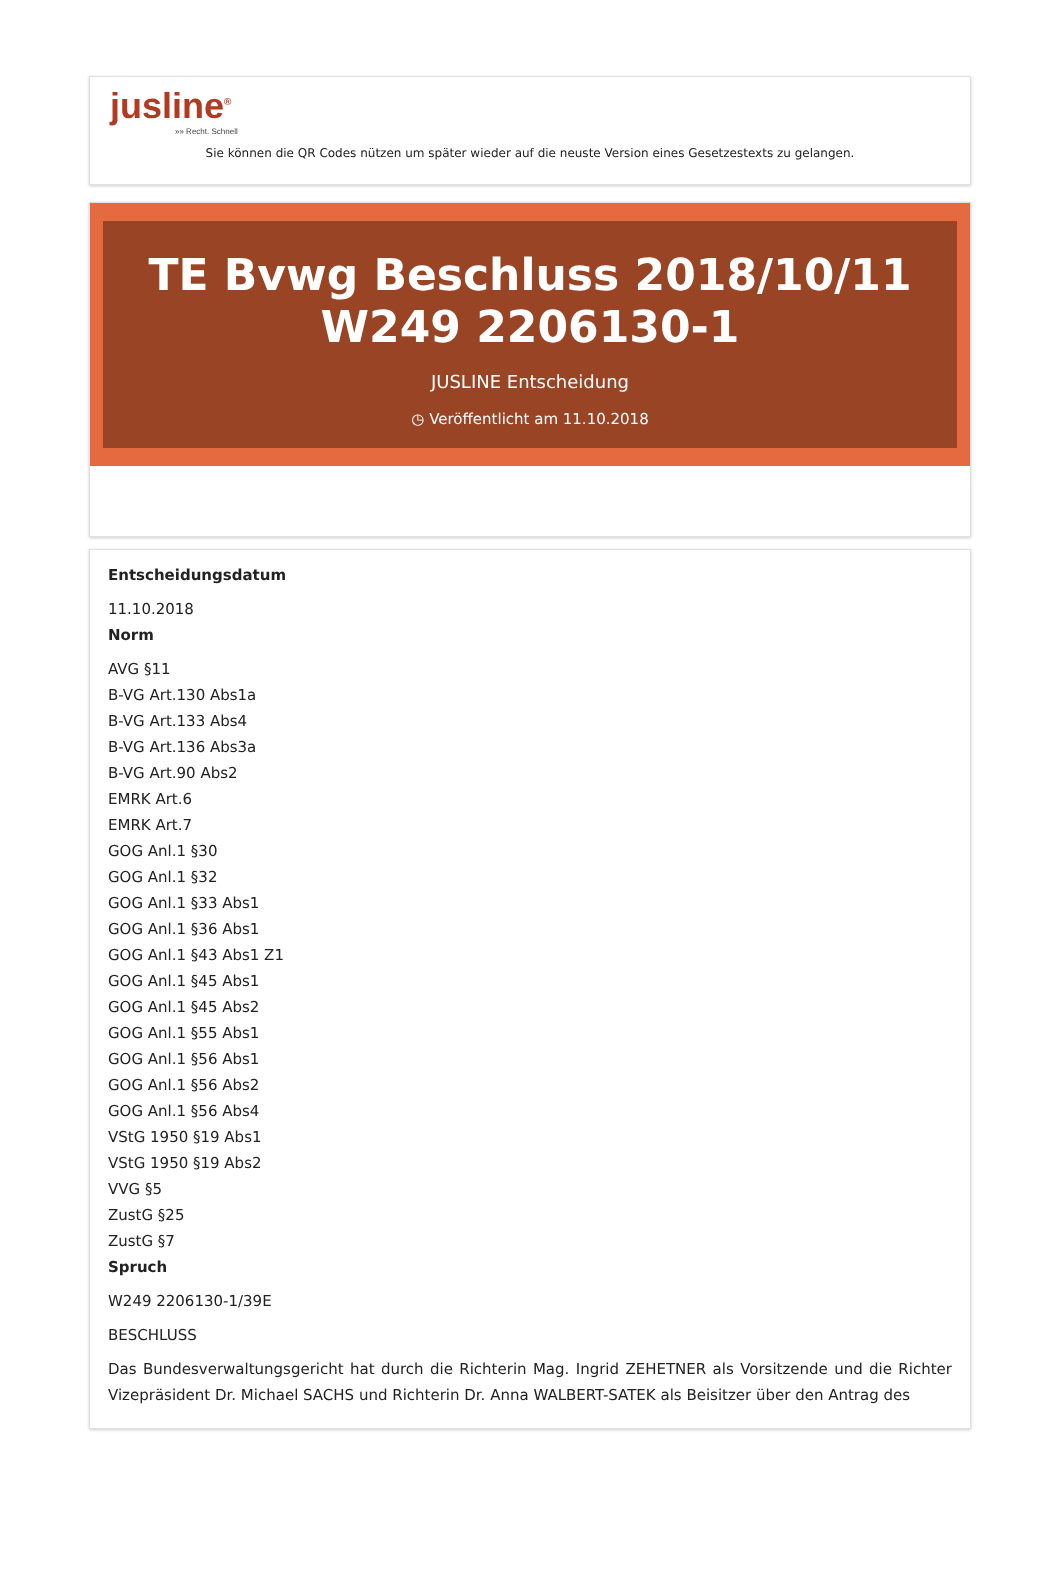jusline<sup>®</sup>
»» Recht. Schnell
Sie können die QR Codes nützen um später wieder auf die neuste Version eines Gesetzestexts zu gelangen.
TE Bvwg Beschluss 2018/10/11 W249 2206130-1
JUSLINE Entscheidung
◷ Veröffentlicht am 11.10.2018
Entscheidungsdatum
11.10.2018
Norm
AVG §11
B-VG Art.130 Abs1a
B-VG Art.133 Abs4
B-VG Art.136 Abs3a
B-VG Art.90 Abs2
EMRK Art.6
EMRK Art.7
GOG Anl.1 §30
GOG Anl.1 §32
GOG Anl.1 §33 Abs1
GOG Anl.1 §36 Abs1
GOG Anl.1 §43 Abs1 Z1
GOG Anl.1 §45 Abs1
GOG Anl.1 §45 Abs2
GOG Anl.1 §55 Abs1
GOG Anl.1 §56 Abs1
GOG Anl.1 §56 Abs2
GOG Anl.1 §56 Abs4
VStG 1950 §19 Abs1
VStG 1950 §19 Abs2
VVG §5
ZustG §25
ZustG §7
Spruch
W249 2206130-1/39E
BESCHLUSS
Das Bundesverwaltungsgericht hat durch die Richterin Mag. Ingrid ZEHETNER als Vorsitzende und die Richter Vizepräsident Dr. Michael SACHS und Richterin Dr. Anna WALBERT-SATEK als Beisitzer über den Antrag des